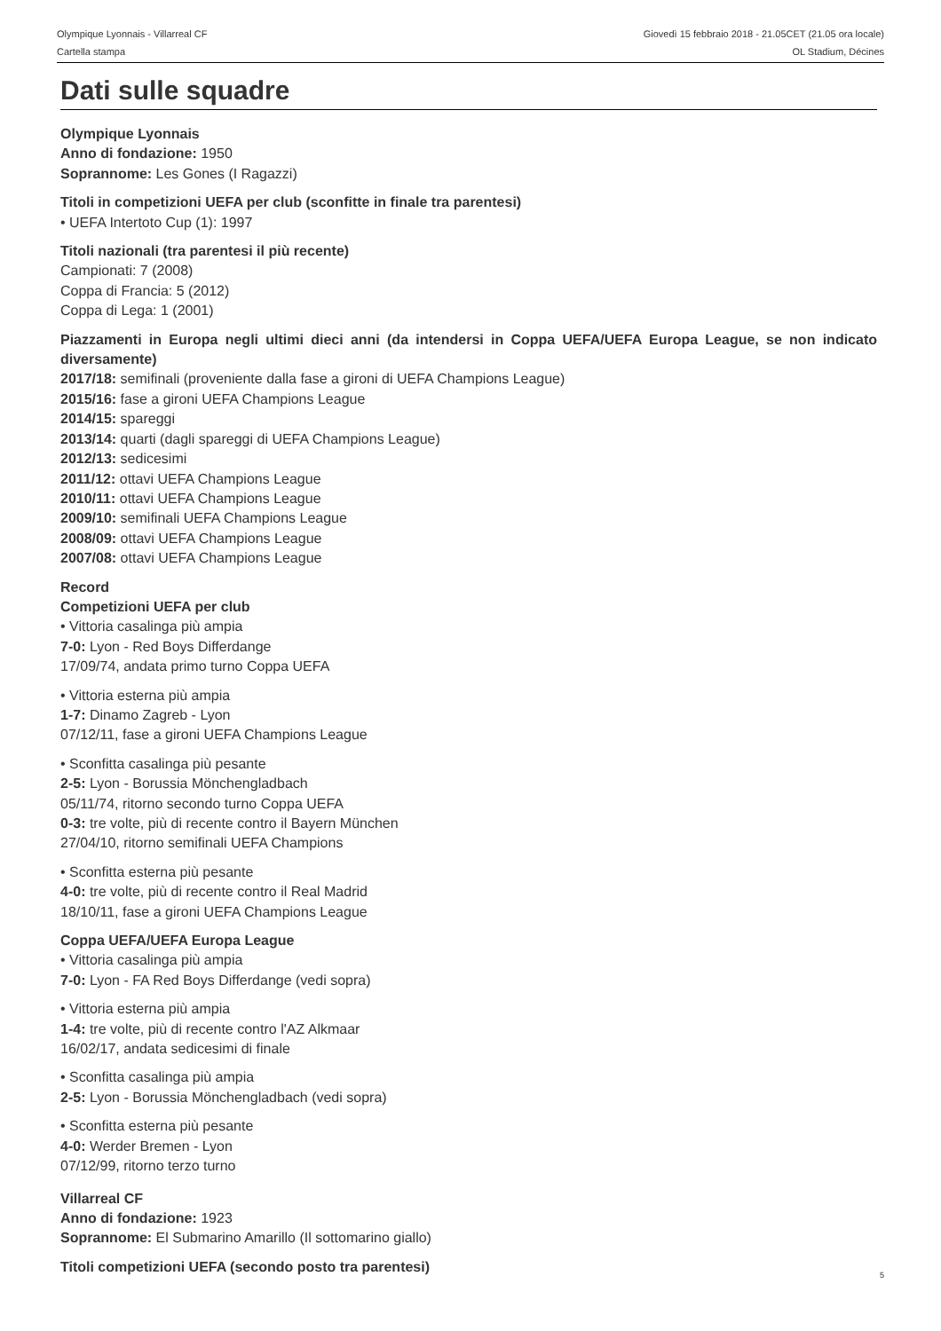Olympique Lyonnais - Villarreal CF
Cartella stampa
Giovedì 15 febbraio 2018 - 21.05CET (21.05 ora locale)
OL Stadium, Décines
Dati sulle squadre
Olympique Lyonnais
Anno di fondazione: 1950
Soprannome: Les Gones (I Ragazzi)
Titoli in competizioni UEFA per club (sconfitte in finale tra parentesi)
• UEFA Intertoto Cup (1): 1997
Titoli nazionali (tra parentesi il più recente)
Campionati: 7 (2008)
Coppa di Francia: 5 (2012)
Coppa di Lega: 1 (2001)
Piazzamenti in Europa negli ultimi dieci anni (da intendersi in Coppa UEFA/UEFA Europa League, se non indicato diversamente)
2017/18: semifinali (proveniente dalla fase a gironi di UEFA Champions League)
2015/16: fase a gironi UEFA Champions League
2014/15: spareggi
2013/14: quarti (dagli spareggi di UEFA Champions League)
2012/13: sedicesimi
2011/12: ottavi UEFA Champions League
2010/11: ottavi UEFA Champions League
2009/10: semifinali UEFA Champions League
2008/09: ottavi UEFA Champions League
2007/08: ottavi UEFA Champions League
Record
Competizioni UEFA per club
• Vittoria casalinga più ampia
7-0: Lyon - Red Boys Differdange
17/09/74, andata primo turno Coppa UEFA
• Vittoria esterna più ampia
1-7: Dinamo Zagreb - Lyon
07/12/11, fase a gironi UEFA Champions League
• Sconfitta casalinga più pesante
2-5: Lyon - Borussia Mönchengladbach
05/11/74, ritorno secondo turno Coppa UEFA
0-3: tre volte, più di recente contro il Bayern München
27/04/10, ritorno semifinali UEFA Champions
• Sconfitta esterna più pesante
4-0: tre volte, più di recente contro il Real Madrid
18/10/11, fase a gironi UEFA Champions League
Coppa UEFA/UEFA Europa League
• Vittoria casalinga più ampia
7-0: Lyon - FA Red Boys Differdange (vedi sopra)
• Vittoria esterna più ampia
1-4: tre volte, più di recente contro l'AZ Alkmaar
16/02/17, andata sedicesimi di finale
• Sconfitta casalinga più ampia
2-5: Lyon - Borussia Mönchengladbach (vedi sopra)
• Sconfitta esterna più pesante
4-0: Werder Bremen - Lyon
07/12/99, ritorno terzo turno
Villarreal CF
Anno di fondazione: 1923
Soprannome: El Submarino Amarillo (Il sottomarino giallo)
Titoli competizioni UEFA (secondo posto tra parentesi)
5